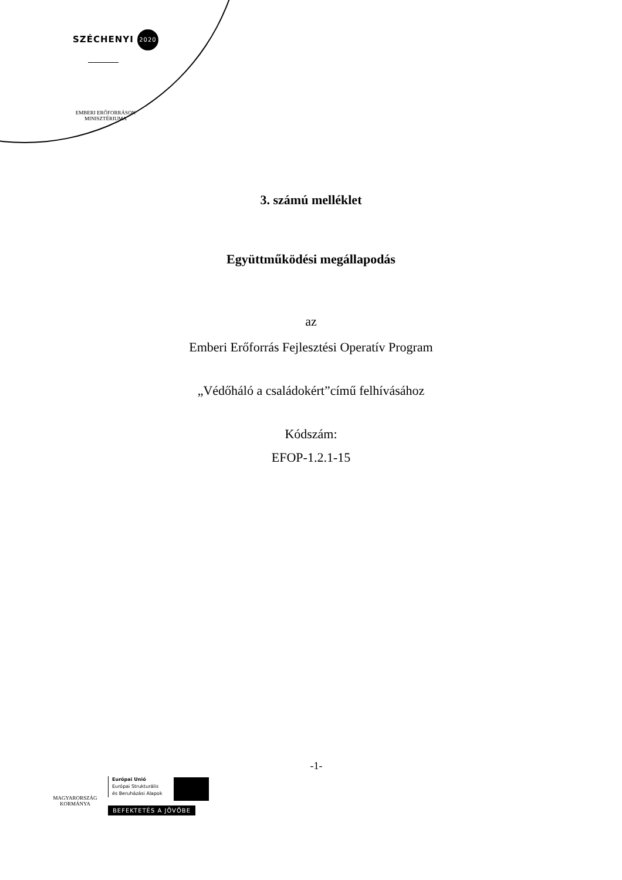SZÉCHENYI 2020
EMBERI ERŐFORRÁSOK MINISZTÉRIUMA
3. számú melléklet
Együttműködési megállapodás
az
Emberi Erőforrás Fejlesztési Operatív Program
„Védőháló a családokért”című felhívásához
Kódszám:
EFOP-1.2.1-15
-1-
MAGYARORSZÁG KORMÁNYA
Európai Unió
Európai Strukturális
és Beruházási Alapok
BEFEKTETÉS A JÖVŐBE